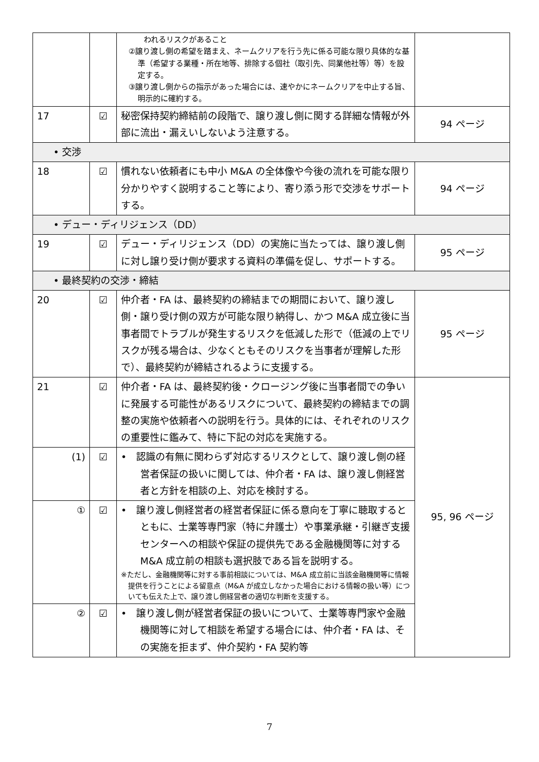| | | われるリスクがあること ②譲り渡し側の希望を踏まえ、ネームクリアを行う先に係る可能な限り具体的な基準（希望する業種・所在地等、排除する個社（取引先、同業他社等）等）を設定する。 ③譲り渡し側からの指示があった場合には、速やかにネームクリアを中止する旨、明示的に確約する。 | |
| 17 | ☑ | 秘密保持契約締結前の段階で、譲り渡し側に関する詳細な情報が外部に流出・漏えいしないよう注意する。 | 94 ページ |
| • 交渉 | | | |
| 18 | ☑ | 慣れない依頼者にも中小 M&A の全体像や今後の流れを可能な限り分かりやすく説明すること等により、寄り添う形で交渉をサポートする。 | 94 ページ |
| • デュー・ディリジェンス（DD） | | | |
| 19 | ☑ | デュー・ディリジェンス（DD）の実施に当たっては、譲り渡し側に対し譲り受け側が要求する資料の準備を促し、サポートする。 | 95 ページ |
| • 最終契約の交渉・締結 | | | |
| 20 | ☑ | 仲介者・FA は、最終契約の締結までの期間において、譲り渡し側・譲り受け側の双方が可能な限り納得し、かつ M&A 成立後に当事者間でトラブルが発生するリスクを低減した形で（低減の上でリスクが残る場合は、少なくともそのリスクを当事者が理解した形で）、最終契約が締結されるように支援する。 | 95 ページ |
| 21 | ☑ | 仲介者・FA は、最終契約後・クロージング後に当事者間での争いに発展する可能性があるリスクについて、最終契約の締結までの調整の実施や依頼者への説明を行う。具体的には、それぞれのリスクの重要性に鑑みて、特に下記の対応を実施する。 | 95, 96 ページ |
| (1) | ☑ | • 認識の有無に関わらず対応するリスクとして、譲り渡し側の経営者保証の扱いに関しては、仲介者・FA は、譲り渡し側経営者と方針を相談の上、対応を検討する。 | |
| ① | ☑ | • 譲り渡し側経営者の経営者保証に係る意向を丁寧に聴取するとともに、士業等専門家（特に弁護士）や事業承継・引継ぎ支援センターへの相談や保証の提供先である金融機関等に対する M&A 成立前の相談も選択肢である旨を説明する。 ※ただし、金融機関等に対する事前相談については、M&A 成立前に当該金融機関等に情報提供を行うことによる留意点（M&A が成立しなかった場合における情報の扱い等）についても伝えた上で、譲り渡し側経営者の適切な判断を支援する。 | |
| ② | ☑ | • 譲り渡し側が経営者保証の扱いについて、士業等専門家や金融機関等に対して相談を希望する場合には、仲介者・FA は、その実施を拒まず、仲介契約・FA 契約等 | |
7